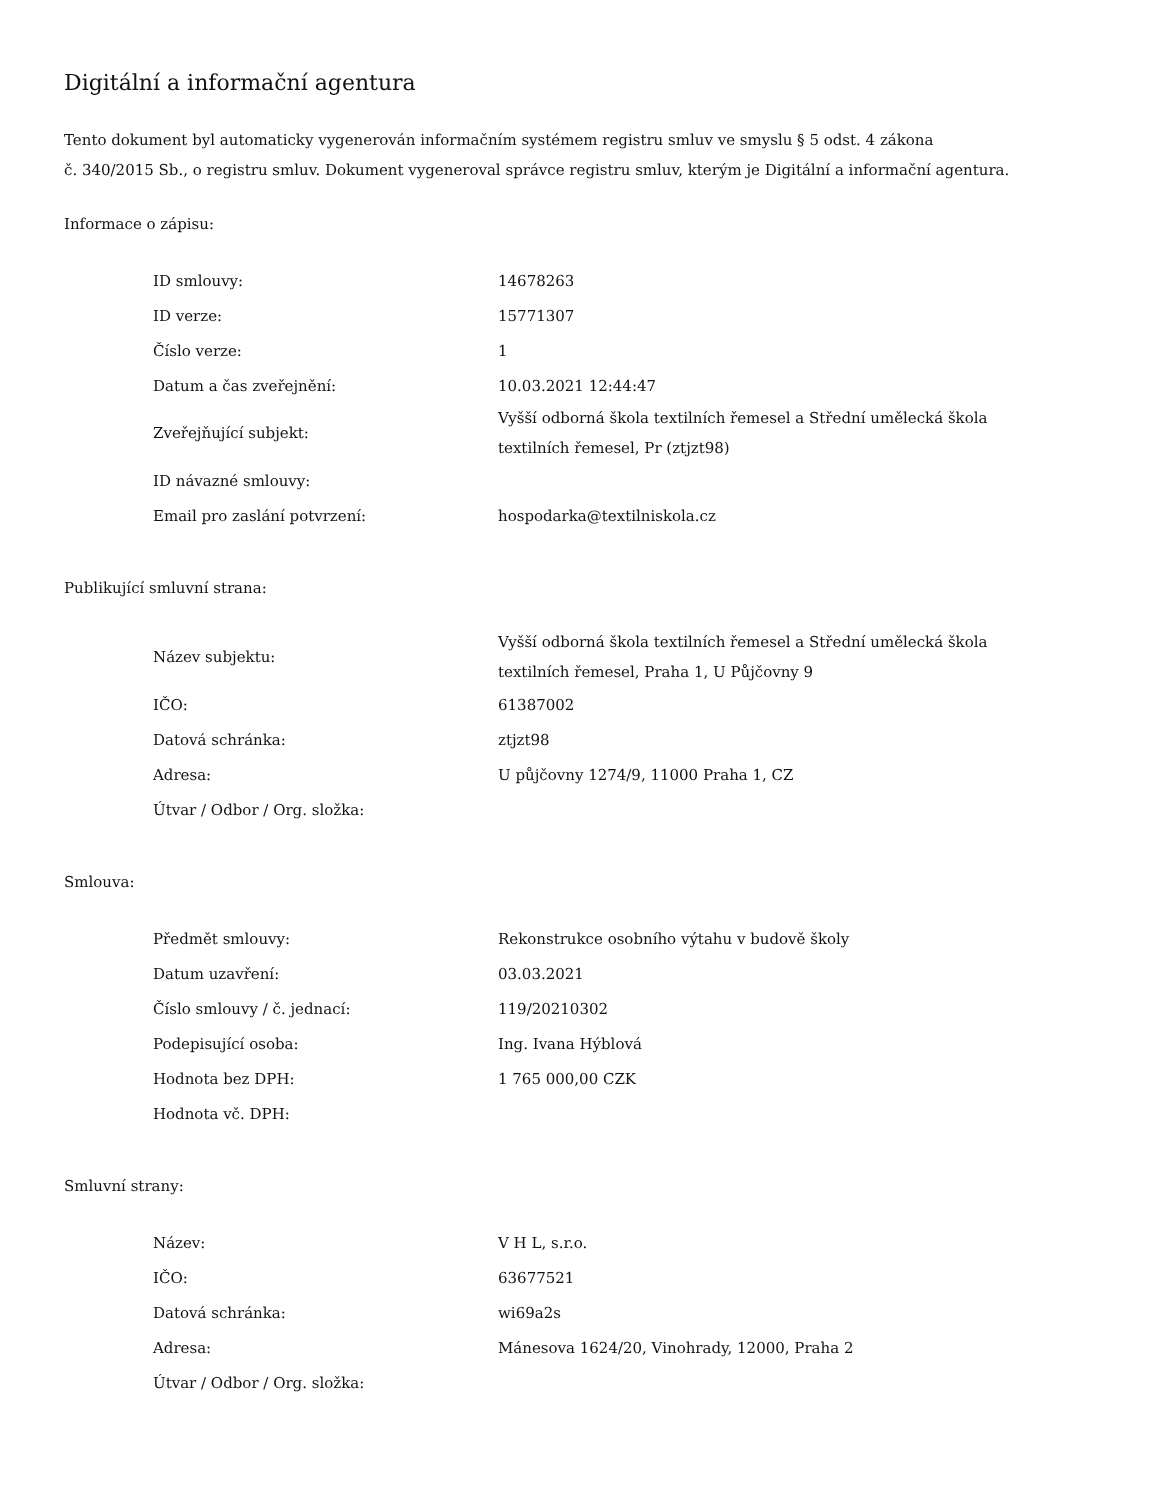Digitální a informační agentura
Tento dokument byl automaticky vygenerován informačním systémem registru smluv ve smyslu § 5 odst. 4 zákona
č. 340/2015 Sb., o registru smluv. Dokument vygeneroval správce registru smluv, kterým je Digitální a informační agentura.
Informace o zápisu:
| ID smlouvy: | 14678263 |
| ID verze: | 15771307 |
| Číslo verze: | 1 |
| Datum a čas zveřejnění: | 10.03.2021 12:44:47 |
| Zveřejňující subjekt: | Vyšší odborná škola textilních řemesel a Střední umělecká škola textilních řemesel, Pr (ztjzt98) |
| ID návazné smlouvy: | |
| Email pro zaslání potvrzení: | hospodarka@textilniskola.cz |
Publikující smluvní strana:
| Název subjektu: | Vyšší odborná škola textilních řemesel a Střední umělecká škola textilních řemesel, Praha 1, U Půjčovny 9 |
| IČO: | 61387002 |
| Datová schránka: | ztjzt98 |
| Adresa: | U půjčovny 1274/9, 11000 Praha 1, CZ |
| Útvar / Odbor / Org. složka: | |
Smlouva:
| Předmět smlouvy: | Rekonstrukce osobního výtahu v budově školy |
| Datum uzavření: | 03.03.2021 |
| Číslo smlouvy / č. jednací: | 119/20210302 |
| Podepisující osoba: | Ing. Ivana Hýblová |
| Hodnota bez DPH: | 1 765 000,00 CZK |
| Hodnota vč. DPH: | |
Smluvní strany:
| Název: | V H L, s.r.o. |
| IČO: | 63677521 |
| Datová schránka: | wi69a2s |
| Adresa: | Mánesova 1624/20, Vinohrady, 12000, Praha 2 |
| Útvar / Odbor / Org. složka: | |